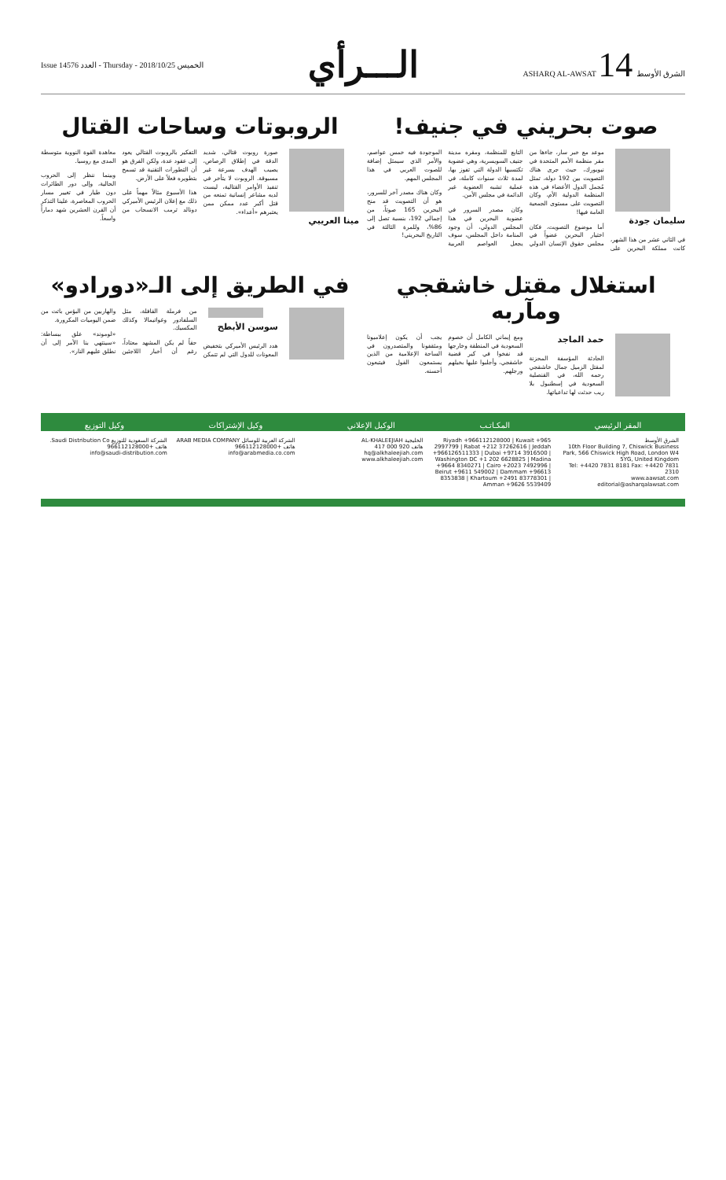الخميس 2018/10/25 - Thursday - العدد 14576 Issue
الـــرأي
ASHARQ AL-AWSAT الشرق الأوسط 14
صوت بحريني في جنيف!
سليمان جودة
في الثاني عشر من هذا الشهر، كانت مملكة البحرين على موعد مع خبر سار، جاءها من مقر منظمة الأمم المتحدة في نيويورك، حيث جرى هناك التصويت بين 192 دولة، تمثل مُجمل الدول الأعضاء في هذه المنظمة الدولية الأم، وكان التصويت على مستوى الجمعية العامة فيها!
أما موضوع التصويت، فكان اختيار البحرين عضواً في مجلس حقوق الإنسان الدولي التابع للمنظمة، ومقره مدينة جنيف السويسرية، وهي عضوية تكتسبها الدولة التي تفوز بها، لمدة ثلاث سنوات كاملة، في عملية تشبه العضوية غير الدائمة في مجلس الأمن.
وكان مصدر السرور في عضوية البحرين في هذا المجلس الدولي، أن وجود المنامة داخل المجلس، سوف يجعل العواصم العربية الموجودة فيه خمس عواصم، والأمر الذي سيمثل إضافة للصوت العربي في هذا المجلس المهم.
وكان هناك مصدر آخر للسرور، هو أن التصويت قد منح البحرين 165 صوتاً، من إجمالي 192، بنسبة تصل إلى 86%، وللمرة الثالثة في التاريخ البحريني!
الروبوتات وساحات القتال
مينا العريبي
صورة روبوت قتالي، شديد الدقة في إطلاق الرصاص، يصيب الهدف بسرعة غير مسبوقة. الروبوت لا يتأخر في تنفيذ الأوامر القتالية، ليست لديه مشاعر إنسانية تمنعه من قتل أكبر عدد ممكن ممن يعتبرهم «أعداء».
التفكير بالروبوت القتالي يعود إلى عقود عدة، ولكن الفرق هو أن التطورات التقنية قد تسمح بتطويره فعلاً على الأرض.
هذا الأسبوع مثالاً مهماً على ذلك مع إعلان الرئيس الأميركي دونالد ترمب الانسحاب من معاهدة القوة النووية متوسطة المدى مع روسيا.
وبينما ننظر إلى الحروب الحالية، وإلى دور الطائرات دون طيار في تغيير مسار الحروب المعاصرة، علينا التذكر أن القرن العشرين شهد دماراً واسعاً.
استغلال مقتل خاشقجي ومآربه
حمد الماجد
الحادثة المؤسفة المحزنة لمقتل الزميل جمال خاشقجي رحمه الله، في القنصلية السعودية في إسطنبول بلا ريب حدثت لها تداعياتها.
ومع إيماني الكامل أن خصوم السعودية في المنطقة وخارجها قد نفخوا في كير قضية خاشقجي، وأجلبوا عليها بخيلهم ورجلهم.
يجب أن يكون إعلاميونا ومثقفونا والمتصدرون في الساحة الإعلامية من الذين يستمعون القول فيتبعون أحسنه.
في الطريق إلى الـ«دورادو»
سوسن الأبطح
هدد الرئيس الأميركي بتخفيض المعونات للدول التي لم تتمكن من فرملة القافلة، مثل السلفادور وغواتيمالا وكذلك المكسيك.
حقاً لم يكن المشهد معتاداً، رغم أن أخبار اللاجئين والهاربين من البؤس باتت من ضمن اليوميات المكرورة.
«لوموند» علق ببساطة: «سينتهي بنا الأمر إلى أن نطلق عليهم النار».
المقر الرئيسي المكـاتـب الوكيل الإعلاني وكيل الإشتراكات وكيل التوزيع
الشرق الأوسط
10th Floor Building 7, Chiswick Business Park, 566 Chiswick High Road, London W4 5YG, United Kingdom
Tel: +4420 7831 8181 Fax: +4420 7831 2310
www.aawsat.com editorial@asharqalawsat.com
Riyadh +966112128000 | Kuwait +965 2997799 | Rabat +212 37262616 | Jeddah +966126511333 | Dubai +9714 3916500 | Washington DC +1 202 6628825 | Madina +9664 8340271 | Cairo +2023 7492996 | Beirut +9611 549002 | Dammam +96613 8353838 | Khartoum +2491 83778301 | Amman +9626 5539409
الخليجية AL-KHALEEJIAH
هاتف 920 000 417
hq@alkhaleejiah.com
www.alkhaleejiah.com
الشركة العربية للوسائل ARAB MEDIA COMPANY
هاتف +966112128000
info@arabmedia.co.com
الشركة السعودية للتوزيع Saudi Distribution Co.
هاتف +966112128000
info@saudi-distribution.com